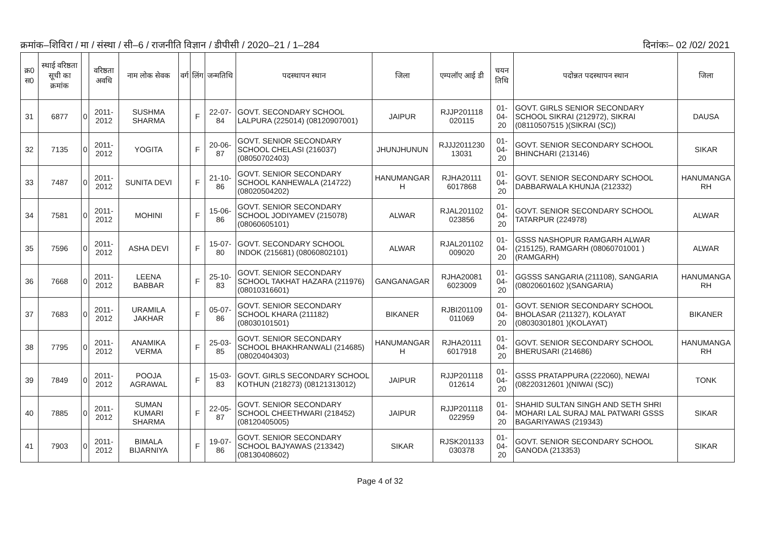क्रमांक–शिविरा / मा / संस्था / सी–6 / राजनीति विज्ञान / डीपीसी / 2020–21 / 1–284 दिनांकः– 02 /02/ 2021
| क्र0 स0 | स्थाई वरिष्ठता सूची का क्रमांक | | वरिष्ठता अवधि | नाम लोक सेवक | वर्ग | लिंग | जन्मतिथि | पदस्थापन स्थान | जिला | एम्पलॉए आई डी | चयन तिथि | पदोन्नत पदस्थापन स्थान | जिला |
| --- | --- | --- | --- | --- | --- | --- | --- | --- | --- | --- | --- | --- | --- |
| 31 | 6877 | 0 | 2011-2012 | SUSHMA SHARMA | | F | 22-07-84 | GOVT. SECONDARY SCHOOL LALPURA (225014) (08120907001) | JAIPUR | RJJP201118 020115 | 01-04-20 | GOVT. GIRLS SENIOR SECONDARY SCHOOL SIKRAI (212972), SIKRAI (08110507515 )(SIKRAI (SC)) | DAUSA |
| 32 | 7135 | 0 | 2011-2012 | YOGITA | | F | 20-06-87 | GOVT. SENIOR SECONDARY SCHOOL CHELASI (216037) (08050702403) | JHUNJHUNUN | RJJJ2011230 13031 | 01-04-20 | GOVT. SENIOR SECONDARY SCHOOL BHINCHARI (213146) | SIKAR |
| 33 | 7487 | 0 | 2011-2012 | SUNITA DEVI | | F | 21-10-86 | GOVT. SENIOR SECONDARY SCHOOL KANHEWALA (214722) (08020504202) | HANUMANGAR H | RJHA20111 6017868 | 01-04-20 | GOVT. SENIOR SECONDARY SCHOOL DABBARWALA KHUNJA (212332) | HANUMANGA RH |
| 34 | 7581 | 0 | 2011-2012 | MOHINI | | F | 15-06-86 | GOVT. SENIOR SECONDARY SCHOOL JODIYAMEV (215078) (08060605101) | ALWAR | RJAL201102 023856 | 01-04-20 | GOVT. SENIOR SECONDARY SCHOOL TATARPUR (224978) | ALWAR |
| 35 | 7596 | 0 | 2011-2012 | ASHA DEVI | | F | 15-07-80 | GOVT. SECONDARY SCHOOL INDOK (215681) (08060802101) | ALWAR | RJAL201102 009020 | 01-04-20 | GSSS NASHOPUR RAMGARH ALWAR (215125), RAMGARH (08060701001 )(RAMGARH) | ALWAR |
| 36 | 7668 | 0 | 2011-2012 | LEENA BABBAR | | F | 25-10-83 | GOVT. SENIOR SECONDARY SCHOOL TAKHAT HAZARA (211976) (08010316601) | GANGANAGAR | RJHA20081 6023009 | 01-04-20 | GGSSS SANGARIA (211108), SANGARIA (08020601602 )(SANGARIA) | HANUMANGA RH |
| 37 | 7683 | 0 | 2011-2012 | URAMILA JAKHAR | | F | 05-07-86 | GOVT. SENIOR SECONDARY SCHOOL KHARA (211182) (08030101501) | BIKANER | RJBI201109 011069 | 01-04-20 | GOVT. SENIOR SECONDARY SCHOOL BHOLASAR (211327), KOLAYAT (08030301801 )(KOLAYAT) | BIKANER |
| 38 | 7795 | 0 | 2011-2012 | ANAMIKA VERMA | | F | 25-03-85 | GOVT. SENIOR SECONDARY SCHOOL BHAKHRANWALI (214685) (08020404303) | HANUMANGAR H | RJHA20111 6017918 | 01-04-20 | GOVT. SENIOR SECONDARY SCHOOL BHERUSARI (214686) | HANUMANGA RH |
| 39 | 7849 | 0 | 2011-2012 | POOJA AGRAWAL | | F | 15-03-83 | GOVT. GIRLS SECONDARY SCHOOL KOTHUN (218273) (08121313012) | JAIPUR | RJJP201118 012614 | 01-04-20 | GSSS PRATAPPURA (222060), NEWAI (08220312601 )(NIWAI (SC)) | TONK |
| 40 | 7885 | 0 | 2011-2012 | SUMAN KUMARI SHARMA | | F | 22-05-87 | GOVT. SENIOR SECONDARY SCHOOL CHEETHWARI (218452) (08120405005) | JAIPUR | RJJP201118 022959 | 01-04-20 | SHAHID SULTAN SINGH AND SETH SHRI MOHARI LAL SURAJ MAL PATWARI GSSS BAGARIYAWAS (219343) | SIKAR |
| 41 | 7903 | 0 | 2011-2012 | BIMALA BIJARNIYA | | F | 19-07-86 | GOVT. SENIOR SECONDARY SCHOOL BAJYAWAS (213342) (08130408602) | SIKAR | RJSK201133 030378 | 01-04-20 | GOVT. SENIOR SECONDARY SCHOOL GANODA (213353) | SIKAR |
Page 4 of 32